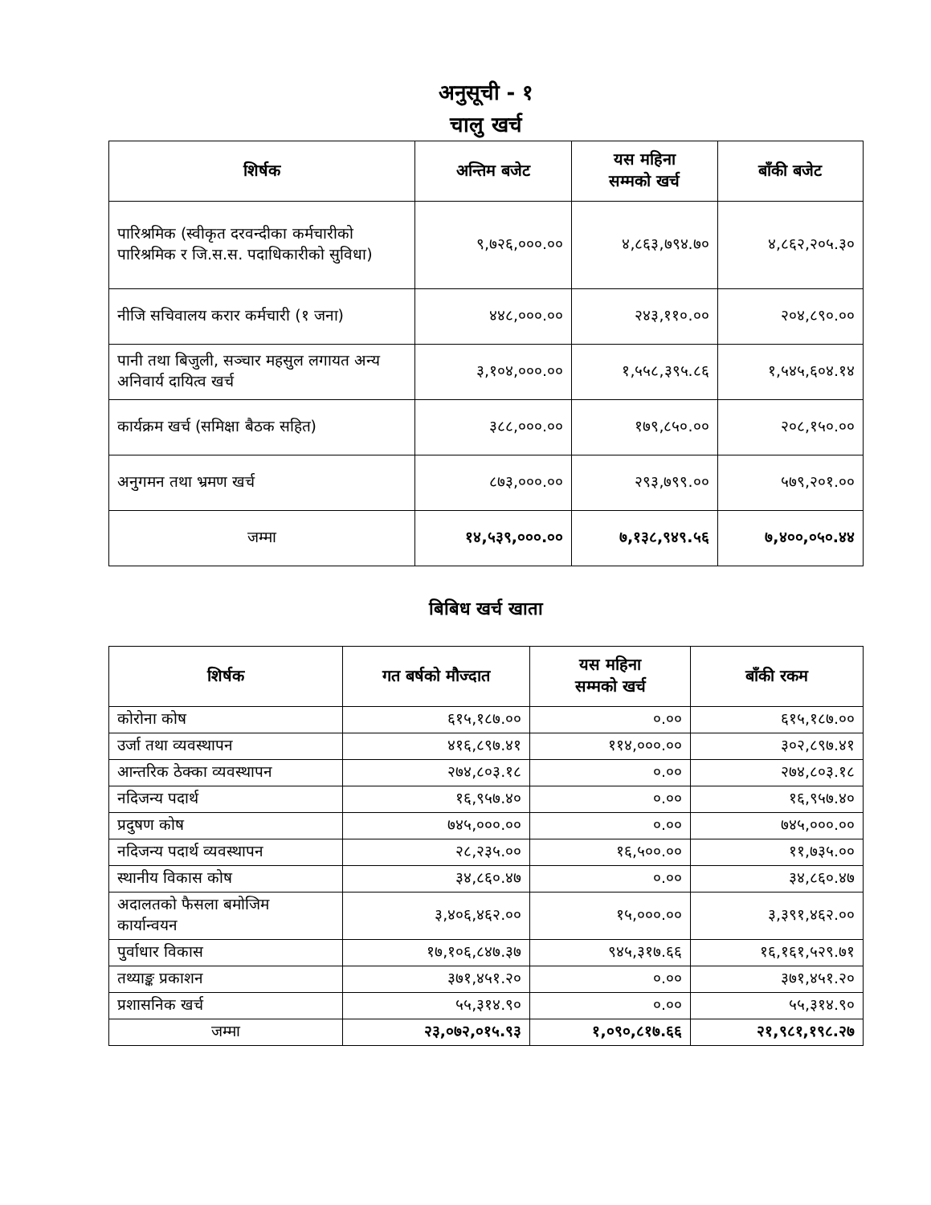अनुसूची - १
चालु खर्च
| शिर्षक | अन्तिम बजेट | यस महिना सम्मको खर्च | बाँकी बजेट |
| --- | --- | --- | --- |
| पारिश्रमिक (स्वीकृत दरवन्दीका कर्मचारीको पारिश्रमिक र जि.स.स. पदाधिकारीको सुविधा) | ९,७२६,०००.०० | ४,८६३,७९४.७० | ४,८६२,२०५.३० |
| नीजि सचिवालय करार कर्मचारी (१ जना) | ४४८,०००.०० | २४३,११०.०० | २०४,८९०.०० |
| पानी तथा बिजुली, सञ्चार महसुल लगायत अन्य अनिवार्य दायित्व खर्च | ३,१०४,०००.०० | १,५५८,३९५.८६ | १,५४५,६०४.१४ |
| कार्यक्रम खर्च (समिक्षा बैठक सहित) | ३८८,०००.०० | १७९,८५०.०० | २०८,१५०.०० |
| अनुगमन तथा भ्रमण खर्च | ८७३,०००.०० | २९३,७९९.०० | ५७९,२०१.०० |
| जम्मा | १४,५३९,०००.०० | ७,१३८,९४९.५६ | ७,४००,०५०.४४ |
बिबिध खर्च खाता
| शिर्षक | गत बर्षको मौज्दात | यस महिना सम्मको खर्च | बाँकी रकम |
| --- | --- | --- | --- |
| कोरोना कोष | ६१५,१८७.०० | ०.०० | ६१५,१८७.०० |
| उर्जा तथा व्यवस्थापन | ४१६,८९७.४१ | ११४,०००.०० | ३०२,८९७.४१ |
| आन्तरिक ठेक्का व्यवस्थापन | २७४,८०३.१८ | ०.०० | २७४,८०३.१८ |
| नदिजन्य पदार्थ | १६,९५७.४० | ०.०० | १६,९५७.४० |
| प्रदुषण कोष | ७४५,०००.०० | ०.०० | ७४५,०००.०० |
| नदिजन्य पदार्थ व्यवस्थापन | २८,२३५.०० | १६,५००.०० | ११,७३५.०० |
| स्थानीय विकास कोष | ३४,८६०.४७ | ०.०० | ३४,८६०.४७ |
| अदालतको फैसला बमोजिम कार्यान्वयन | ३,४०६,४६२.०० | १५,०००.०० | ३,३९१,४६२.०० |
| पुर्वाधार विकास | १७,१०६,८४७.३७ | ९४५,३१७.६६ | १६,१६१,५२९.७१ |
| तथ्याङ्क प्रकाशन | ३७१,४५१.२० | ०.०० | ३७१,४५१.२० |
| प्रशासनिक खर्च | ५५,३१४.९० | ०.०० | ५५,३१४.९० |
| जम्मा | २३,०७२,०१५.९३ | १,०९०,८१७.६६ | २१,९८१,१९८.२७ |